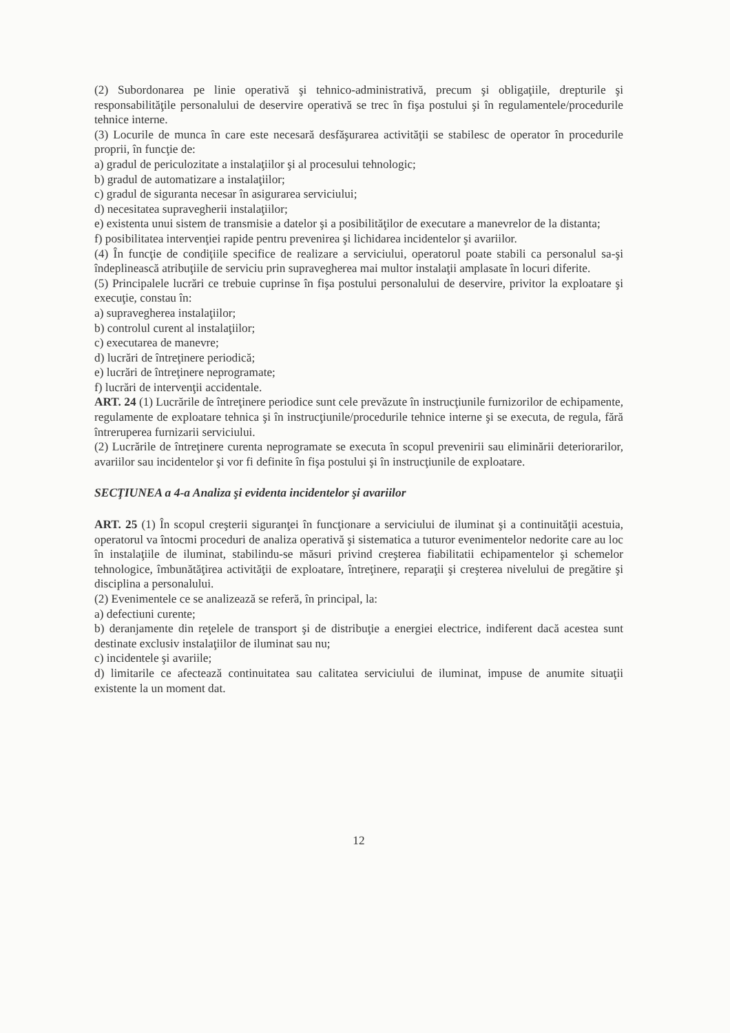(2) Subordonarea pe linie operativă şi tehnico-administrativă, precum şi obligaţiile, drepturile şi responsabilităţile personalului de deservire operativă se trec în fişa postului şi în regulamentele/procedurile tehnice interne.
(3) Locurile de munca în care este necesară desfăşurarea activităţii se stabilesc de operator în procedurile proprii, în funcţie de:
a) gradul de periculozitate a instalaţiilor şi al procesului tehnologic;
b) gradul de automatizare a instalaţiilor;
c) gradul de siguranta necesar în asigurarea serviciului;
d) necesitatea supravegherii instalaţiilor;
e) existenta unui sistem de transmisie a datelor şi a posibilităţilor de executare a manevrelor de la distanta;
f) posibilitatea intervenţiei rapide pentru prevenirea şi lichidarea incidentelor şi avariilor.
(4) În funcţie de condiţiile specifice de realizare a serviciului, operatorul poate stabili ca personalul sa-şi îndeplinească atribuţiile de serviciu prin supravegherea mai multor instalaţii amplasate în locuri diferite.
(5) Principalele lucrări ce trebuie cuprinse în fişa postului personalului de deservire, privitor la exploatare şi execuţie, constau în:
a) supravegherea instalaţiilor;
b) controlul curent al instalaţiilor;
c) executarea de manevre;
d) lucrări de întreţinere periodică;
e) lucrări de întreţinere neprogramate;
f) lucrări de intervenţii accidentale.
ART. 24 (1) Lucrările de întreţinere periodice sunt cele prevăzute în instrucţiunile furnizorilor de echipamente, regulamente de exploatare tehnica şi în instrucţiunile/procedurile tehnice interne şi se executa, de regula, fără întreruperea furnizarii serviciului.
(2) Lucrările de întreţinere curenta neprogramate se executa în scopul prevenirii sau eliminării deteriorarilor, avariilor sau incidentelor şi vor fi definite în fişa postului şi în instrucţiunile de exploatare.
SECŢIUNEA a 4-a Analiza şi evidenta incidentelor şi avariilor
ART. 25 (1) În scopul creşterii siguranţei în funcţionare a serviciului de iluminat şi a continuităţii acestuia, operatorul va întocmi proceduri de analiza operativă şi sistematica a tuturor evenimentelor nedorite care au loc în instalaţiile de iluminat, stabilindu-se măsuri privind creşterea fiabilitatii echipamentelor şi schemelor tehnologice, îmbunătăţirea activităţii de exploatare, întreţinere, reparaţii şi creşterea nivelului de pregătire şi disciplina a personalului.
(2) Evenimentele ce se analizează se referă, în principal, la:
a) defectiuni curente;
b) deranjamente din reţelele de transport şi de distribuţie a energiei electrice, indiferent dacă acestea sunt destinate exclusiv instalaţiilor de iluminat sau nu;
c) incidentele şi avariile;
d) limitarile ce afectează continuitatea sau calitatea serviciului de iluminat, impuse de anumite situaţii existente la un moment dat.
12